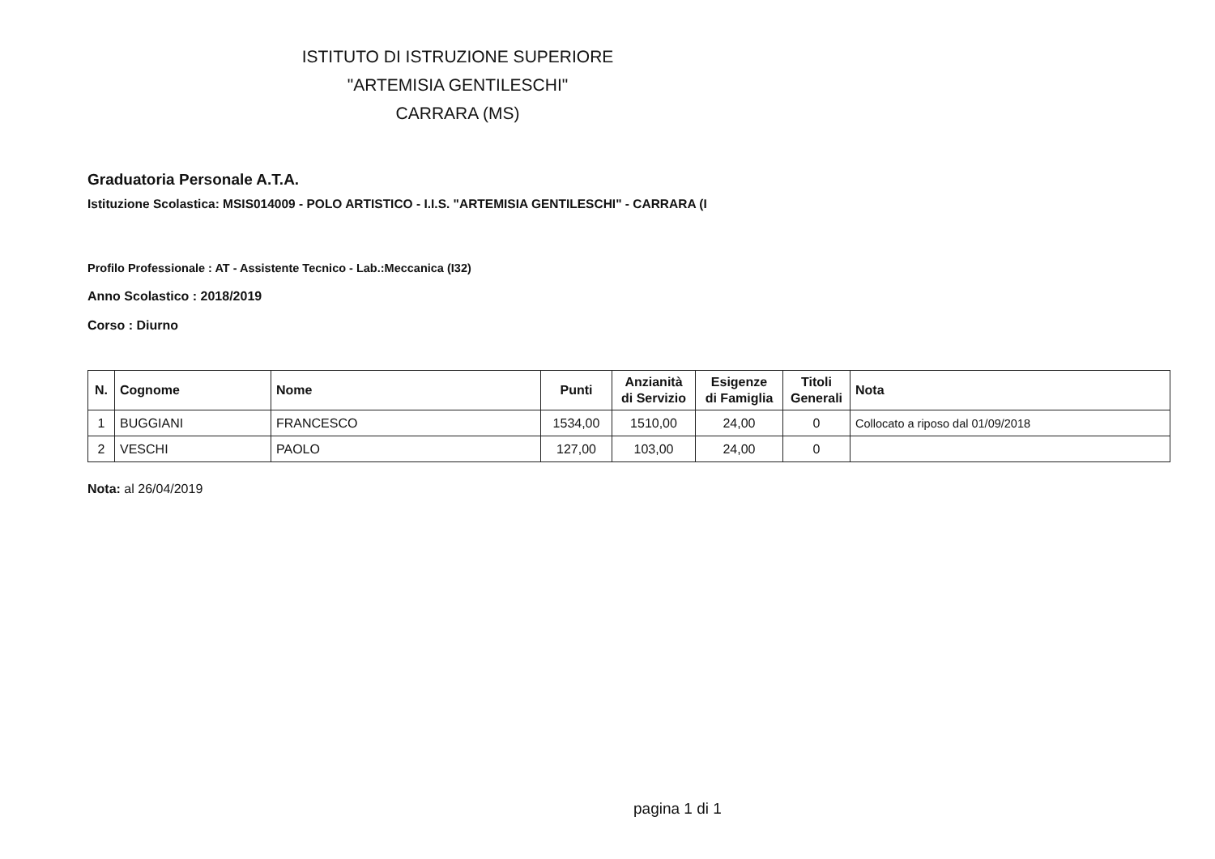ISTITUTO DI ISTRUZIONE SUPERIORE
"ARTEMISIA GENTILESCHI"
CARRARA (MS)
Graduatoria Personale A.T.A.
Istituzione Scolastica: MSIS014009 - POLO ARTISTICO - I.I.S. "ARTEMISIA GENTILESCHI" - CARRARA (I
Profilo Professionale : AT - Assistente Tecnico - Lab.:Meccanica (I32)
Anno Scolastico : 2018/2019
Corso : Diurno
| N. | Cognome | Nome | Punti | Anzianità di Servizio | Esigenze di Famiglia | Titoli Generali | Nota |
| --- | --- | --- | --- | --- | --- | --- | --- |
| 1 | BUGGIANI | FRANCESCO | 1534,00 | 1510,00 | 24,00 | 0 | Collocato a riposo dal 01/09/2018 |
| 2 | VESCHI | PAOLO | 127,00 | 103,00 | 24,00 | 0 | |
Nota: al 26/04/2019
pagina 1 di 1